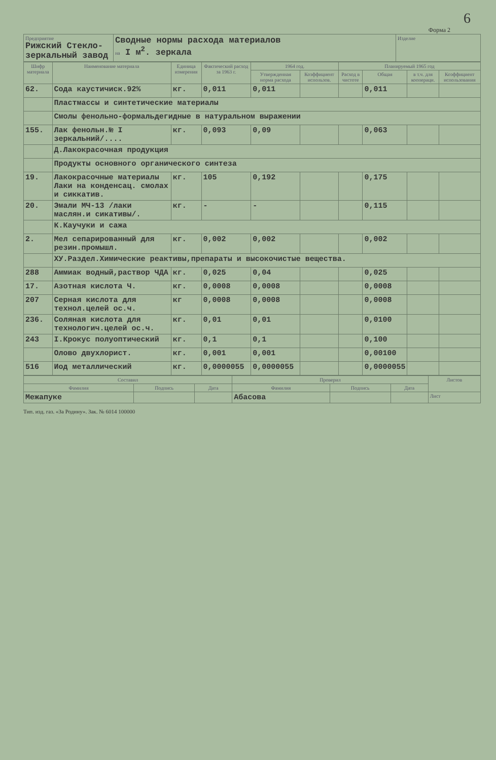6
Форма 2
| Предприятие Рижский Стекло-зеркальный завод | Сводные нормы расхода материалов на I м<sup>2</sup>. зеркала | Изделие |
| Шифр материала | Наименование материала | Единица измерения | Фактический расход за 1963 г. | 1964 год. | | Планируемый 1965 год | | | |
| --- | --- | --- | --- | --- | --- | --- | --- | --- | --- |
| | | | | Утвержденная норма расхода | Коэффициент использов. | Расход в чистоте | Общая | в т.ч. для коопераци. | Коэффициент использования |
| 62. | Сода каустичиск.92% | кг. | 0,011 | 0,011 | | | 0,011 | | |
| | Пластмассы и синтетические материалы | | | | | | | | |
| | Смолы фенольно-формальдегидные в натуральном выражении | | | | | | | | |
| 155. | Лак фенольн.№ I зеркальний/.... | кг. | 0,093 | 0,09 | | | 0,063 | | |
| | Д.Лакокрасочная продукция | | | | | | | | |
| | Продукты основного органического синтеза | | | | | | | | |
| 19. | Лакокрасочные материалы Лаки на конденсац. смолах и сиккатив. | кг. | 105 | 0,192 | | | 0,175 | | |
| 20. | Эмали МЧ-13 /лаки маслян.и сикативы/. | кг. | - | - | | | 0,115 | | |
| | К.Каучуки и сажа | | | | | | | | |
| 2. | Мел сепарированный для резин.промышл. | кг. | 0,002 | 0,002 | | | 0,002 | | |
| | ХУ.Раздел.Химические реактивы,препараты и высокочистые вещества. | | | | | | | | |
| 288 | Аммиак водный,раствор ЧДА | кг. | 0,025 | 0,04 | | | 0,025 | | |
| 17. | Азотная кислота Ч. | кг. | 0,0008 | 0,0008 | | | 0,0008 | | |
| 207 | Серная кислота для технол.целей ос.ч. | кг | 0,0008 | 0,0008 | | | 0,0008 | | |
| 236. | Соляная кислота для технологич.целей ос.ч. | кг. | 0,01 | 0,01 | | | 0,0100 | | |
| 243 | I.Крокус полуоптический | кг. | 0,1 | 0,1 | | | 0,100 | | |
| | Олово двухлорист. | кг. | 0,001 | 0,001 | | | 0,00100 | | |
| 516 | Иод металлический | кг. | 0,0000055 | 0,0000055 | | | 0,0000055 | | |
| Составил | | | Проверил | | | Листов |
| --- | --- | --- | --- | --- | --- | --- |
| Фамилия | Подпись | Дата | Фамилия | Подпись | Дата | |
| Межапуке | | | Абасова | | | Лист |
Тип. изд. газ. «За Родину». Зак. № 6014 100000